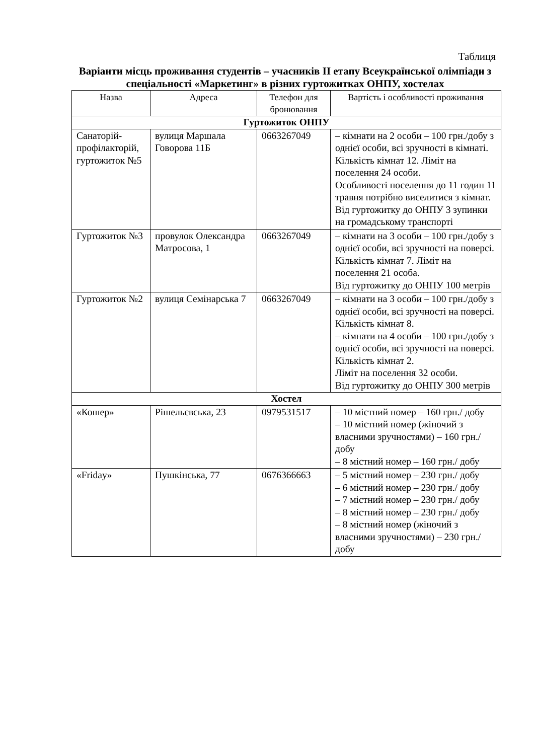Таблиця
Варіанти місць проживання студентів – учасників ІІ етапу Всеукраїнської олімпіади з спеціальності «Маркетинг» в різних гуртожитках ОНПУ, хостелах
| Назва | Адреса | Телефон для бронювання | Вартість і особливості проживання |
| --- | --- | --- | --- |
| Гуртожиток ОНПУ | | | |
| Санаторій-профілакторій, гуртожиток №5 | вулиця Маршала Говорова 11Б | 0663267049 | – кімнати на 2 особи – 100 грн./добу з однієї особи, всі зручності в кімнаті. Кількість кімнат 12. Ліміт на поселення 24 особи. Особливості поселення до 11 годин 11 травня потрібно виселитися з кімнат. Від гуртожитку до ОНПУ 3 зупинки на громадському транспорті |
| Гуртожиток №3 | провулок Олександра Матросова, 1 | 0663267049 | – кімнати на 3 особи – 100 грн./добу з однієї особи, всі зручності на поверсі. Кількість кімнат 7. Ліміт на поселення 21 особа. Від гуртожитку до ОНПУ 100 метрів |
| Гуртожиток №2 | вулиця Семінарська 7 | 0663267049 | – кімнати на 3 особи – 100 грн./добу з однієї особи, всі зручності на поверсі. Кількість кімнат 8. – кімнати на 4 особи – 100 грн./добу з однієї особи, всі зручності на поверсі. Кількість кімнат 2. Ліміт на поселення 32 особи. Від гуртожитку до ОНПУ 300 метрів |
| Хостел | | | |
| «Кошер» | Рішельєвська, 23 | 0979531517 | – 10 містний номер – 160 грн./ добу – 10 містний номер (жіночий з власними зручностями) – 160 грн./ добу – 8 містний номер – 160 грн./ добу |
| «Friday» | Пушкінська, 77 | 0676366663 | – 5 містний номер – 230 грн./ добу – 6 містний номер – 230 грн./ добу – 7 містний номер – 230 грн./ добу – 8 містний номер – 230 грн./ добу – 8 містний номер (жіночий з власними зручностями) – 230 грн./ добу |